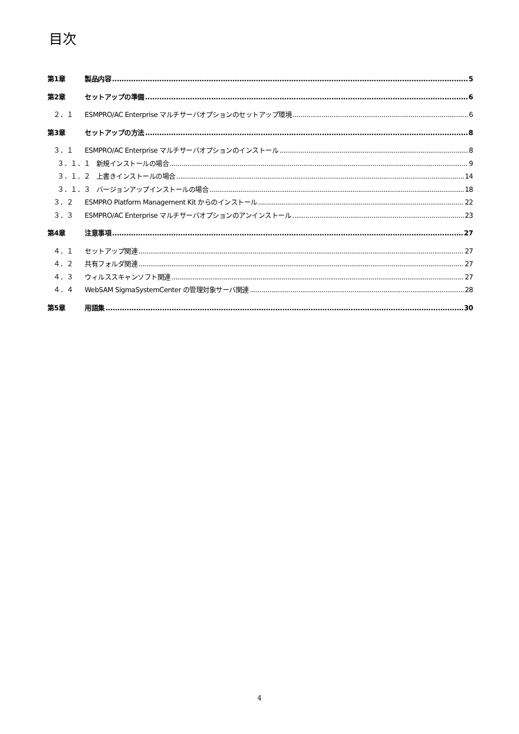目次
第1章 製品内容 5
第2章 セットアップの準備 6
２．１ ESMPRO/AC Enterprise マルチサーバオプションのセットアップ環境 6
第3章 セットアップの方法 8
３．１ ESMPRO/AC Enterprise マルチサーバオプションのインストール 8
３．１．１ 新規インストールの場合 9
３．１．２ 上書きインストールの場合 14
３．１．３ バージョンアップインストールの場合 18
３．２ ESMPRO Platform Management Kit からのインストール 22
３．３ ESMPRO/AC Enterprise マルチサーバオプションのアンインストール 23
第4章 注意事項 27
４．１ セットアップ関連 27
４．２ 共有フォルダ関連 27
４．３ ウィルススキャンソフト関連 27
４．４ WebSAM SigmaSystemCenter の管理対象サーバ関連 28
第5章 用語集 30
4